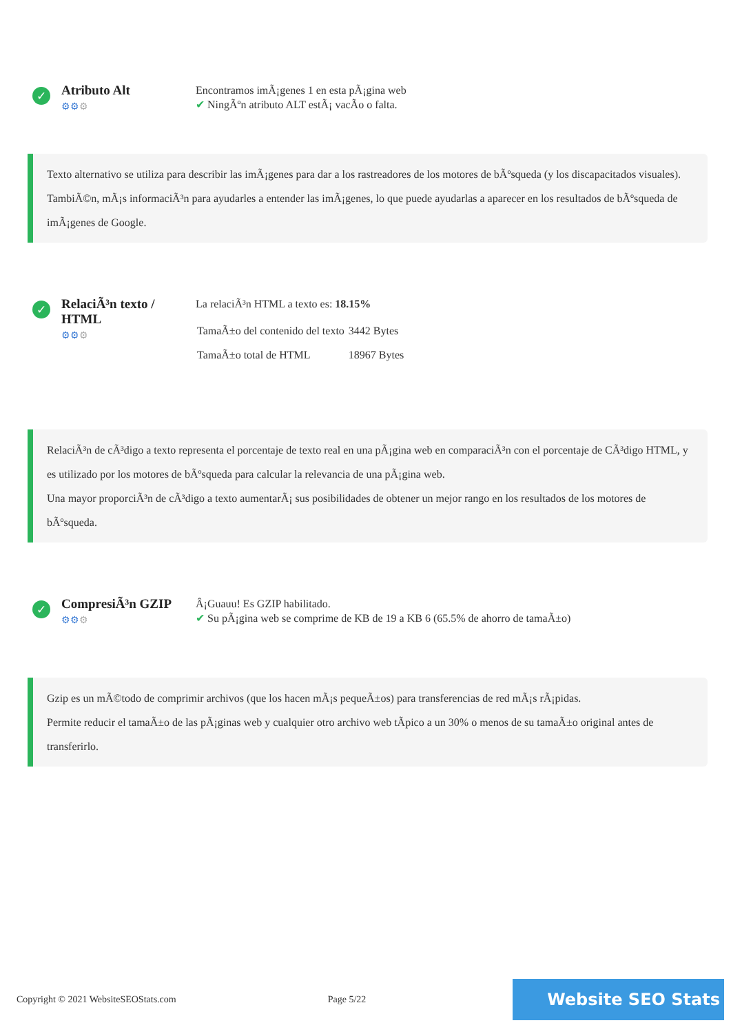✓
Atributo Alt
⚙⚙⚙
Encontramos imÃ¡genes 1 en esta pÃ¡gina web
✔ NingÃºn atributo ALT estÃ¡ vacÃo o falta.
Texto alternativo se utiliza para describir las imÃ¡genes para dar a los rastreadores de los motores de bÃºsqueda (y los discapacitados visuales).
TambiÃ©n, mÃ¡s informaciÃ³n para ayudarles a entender las imÃ¡genes, lo que puede ayudarlas a aparecer en los resultados de bÃºsqueda de imÃ¡genes de Google.
✓
RelaciÃ³n texto / HTML
⚙⚙⚙
La relaciÃ³n HTML a texto es: 18.15%
| TamaÃ±o del contenido del texto | 3442 Bytes |
| TamaÃ±o total de HTML | 18967 Bytes |
RelaciÃ³n de cÃ³digo a texto representa el porcentaje de texto real en una pÃ¡gina web en comparaciÃ³n con el porcentaje de CÃ³digo HTML, y es utilizado por los motores de bÃºsqueda para calcular la relevancia de una pÃ¡gina web.
Una mayor proporciÃ³n de cÃ³digo a texto aumentarÃ¡ sus posibilidades de obtener un mejor rango en los resultados de los motores de bÃºsqueda.
✓
CompresiÃ³n GZIP
⚙⚙⚙
Â¡Guauu! Es GZIP habilitado.
✔ Su pÃ¡gina web se comprime de KB de 19 a KB 6 (65.5% de ahorro de tamaÃ±o)
Gzip es un mÃ©todo de comprimir archivos (que los hacen mÃ¡s pequeÃ±os) para transferencias de red mÃ¡s rÃ¡pidas.
Permite reducir el tamaÃ±o de las pÃ¡ginas web y cualquier otro archivo web tÃpico a un 30% o menos de su tamaÃ±o original antes de transferirlo.
Copyright © 2021 WebsiteSEOStats.com Page 5/22 Website SEO Stats